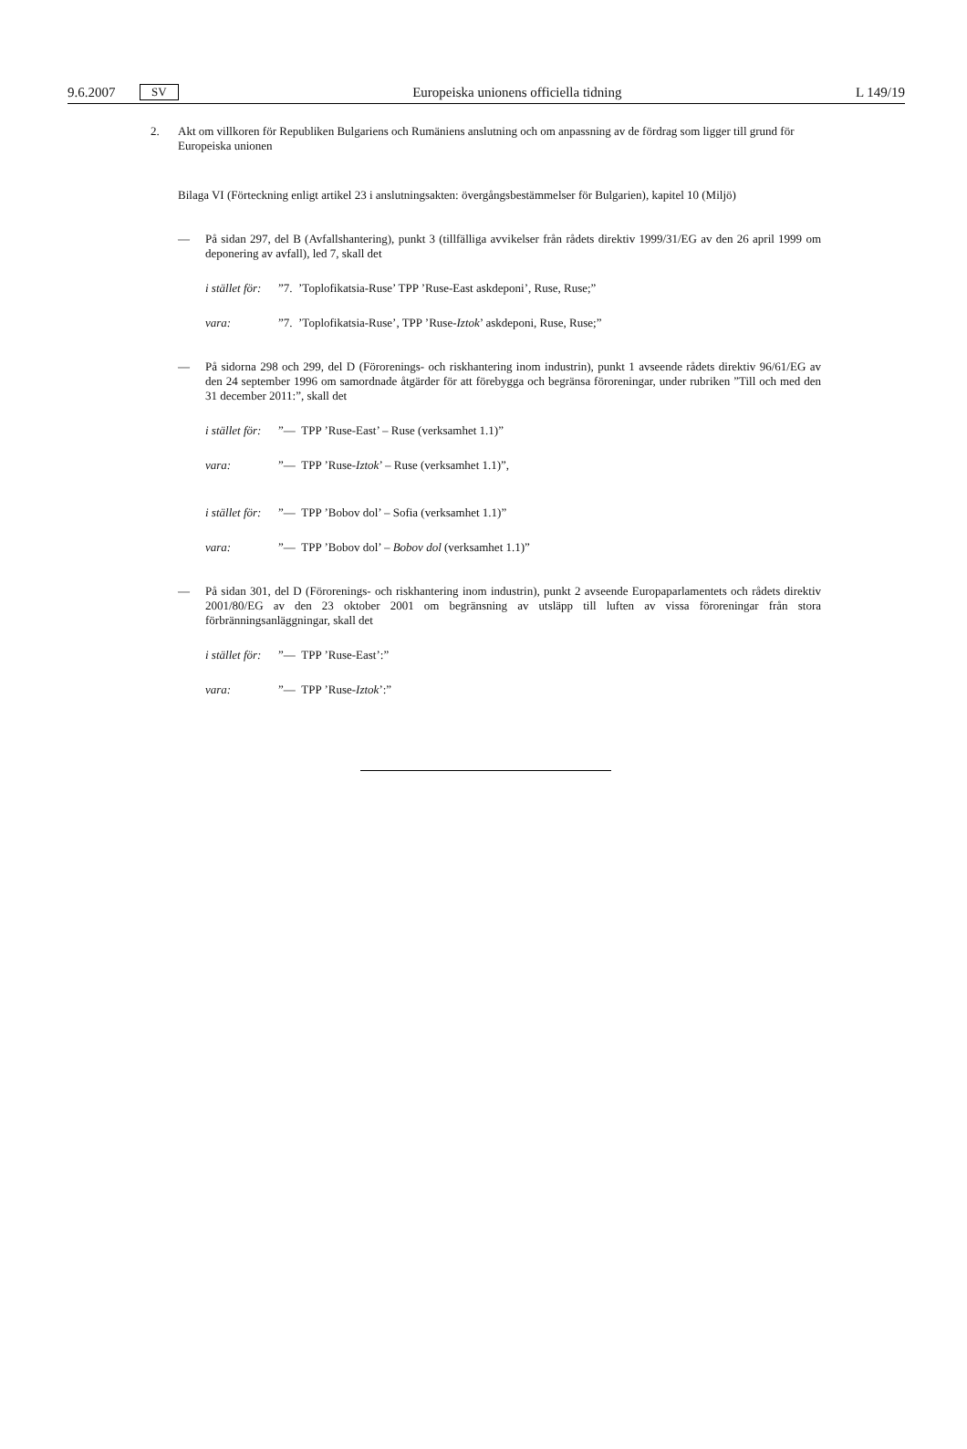9.6.2007 SV Europeiska unionens officiella tidning L 149/19
2. Akt om villkoren för Republiken Bulgariens och Rumäniens anslutning och om anpassning av de fördrag som ligger till grund för Europeiska unionen
Bilaga VI (Förteckning enligt artikel 23 i anslutningsakten: övergångsbestämmelser för Bulgarien), kapitel 10 (Miljö)
— På sidan 297, del B (Avfallshantering), punkt 3 (tillfälliga avvikelser från rådets direktiv 1999/31/EG av den 26 april 1999 om deponering av avfall), led 7, skall det
i stället för:”7. ’Toplofikatsia-Ruse’ TPP ’Ruse-East askdeponi’, Ruse, Ruse;”
vara:”7. ’Toplofikatsia-Ruse’, TPP ’Ruse-Iztok’ askdeponi, Ruse, Ruse;”
— På sidorna 298 och 299, del D (Förorenings- och riskhantering inom industrin), punkt 1 avseende rådets direktiv 96/61/EG av den 24 september 1996 om samordnade åtgärder för att förebygga och begränsa föroreningar, under rubriken ”Till och med den 31 december 2011:”, skall det
i stället för:”— TPP ’Ruse-East’ – Ruse (verksamhet 1.1)”
vara:”— TPP ’Ruse-Iztok’ – Ruse (verksamhet 1.1)”,
i stället för:”— TPP ’Bobov dol’ – Sofia (verksamhet 1.1)”
vara:”— TPP ’Bobov dol’ – Bobov dol (verksamhet 1.1)”
— På sidan 301, del D (Förorenings- och riskhantering inom industrin), punkt 2 avseende Europaparlamentets och rådets direktiv 2001/80/EG av den 23 oktober 2001 om begränsning av utsläpp till luften av vissa föroreningar från stora förbränningsanläggningar, skall det
i stället för:”— TPP ’Ruse-East’:”
vara:”— TPP ’Ruse-Iztok’:”